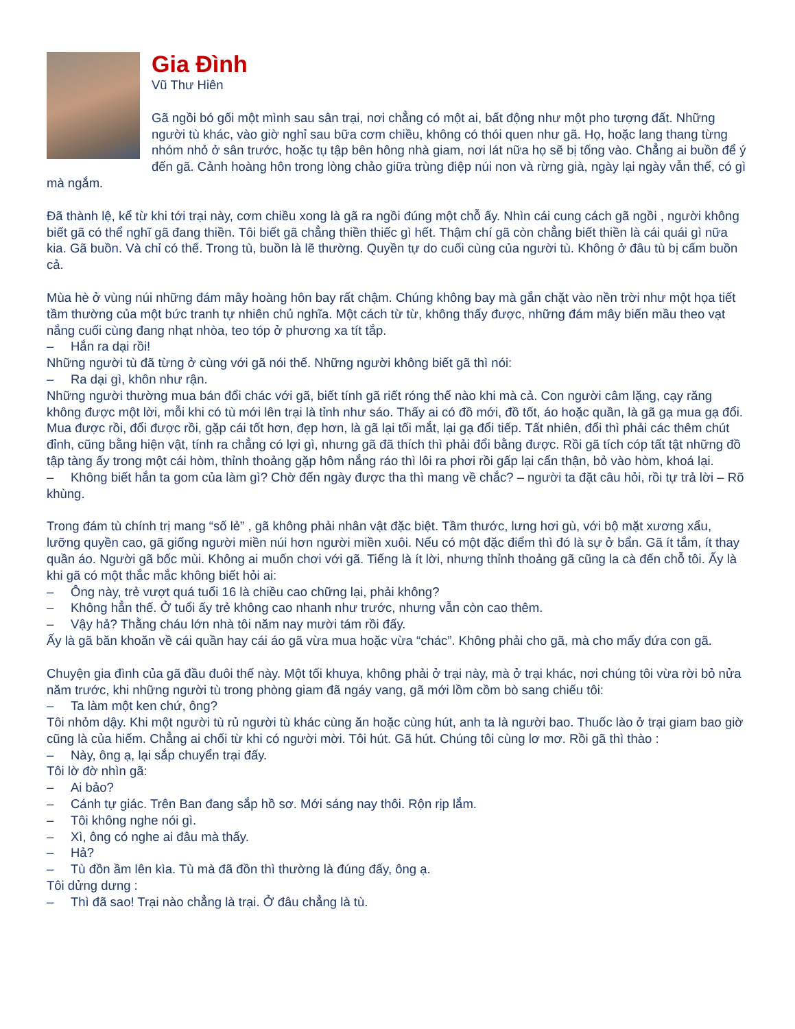Gia Đình
Vũ Thư Hiên
Gã ngồi bó gối một mình sau sân trại, nơi chẳng có một ai, bất động như một pho tượng đất. Những người tù khác, vào giờ nghỉ sau bữa cơm chiều, không có thói quen như gã. Họ, hoặc lang thang từng nhóm nhỏ ở sân trước, hoặc tụ tập bên hông nhà giam, nơi lát nữa họ sẽ bị tống vào. Chẳng ai buồn để ý đến gã. Cảnh hoàng hôn trong lòng chảo giữa trùng điệp núi non và rừng già, ngày lại ngày vẫn thế, có gì mà ngắm.
Đã thành lệ, kể từ khi tới trại này, cơm chiều xong là gã ra ngồi đúng một chỗ ấy. Nhìn cái cung cách gã ngồi , người không biết gã có thể nghĩ gã đang thiền. Tôi biết gã chẳng thiền thiếc gì hết. Thậm chí gã còn chẳng biết thiền là cái quái gì nữa kia. Gã buồn. Và chỉ có thế. Trong tù, buồn là lẽ thường. Quyền tự do cuối cùng của người tù. Không ở đâu tù bị cấm buồn cả.
Mùa hè ở vùng núi những đám mây hoàng hôn bay rất chậm. Chúng không bay mà gắn chặt vào nền trời như một họa tiết tầm thường của một bức tranh tự nhiên chủ nghĩa. Một cách từ từ, không thấy được, những đám mây biến mầu theo vạt nắng cuối cùng đang nhạt nhòa, teo tóp ở phương xa tít tắp.
– Hắn ra dại rồi!
Những người tù đã từng ở cùng với gã nói thế. Những người không biết gã thì nói:
– Ra dại gì, khôn như rận.
Những người thường mua bán đổi chác với gã, biết tính gã riết róng thế nào khi mà cả. Con người câm lặng, cạy răng không được một lời, mỗi khi có tù mới lên trại là tỉnh như sáo. Thấy ai có đồ mới, đồ tốt, áo hoặc quần, là gã gạ mua gạ đổi. Mua được rồi, đổi được rồi, gặp cái tốt hơn, đẹp hơn, là gã lại tối mắt, lại gạ đổi tiếp. Tất nhiên, đổi thì phải các thêm chút đỉnh, cũng bằng hiện vật, tính ra chẳng có lợi gì, nhưng gã đã thích thì phải đổi bằng được. Rồi gã tích cóp tất tật những đồ tập tàng ấy trong một cái hòm, thỉnh thoảng gặp hôm nắng ráo thì lôi ra phơi rồi gấp lại cẩn thận, bỏ vào hòm, khoá lại.
– Không biết hắn ta gom của làm gì? Chờ đến ngày được tha thì mang về chắc? – người ta đặt câu hỏi, rồi tự trả lời – Rõ khùng.
Trong đám tù chính trị mang “số lẻ” , gã không phải nhân vật đặc biệt. Tầm thước, lưng hơi gù, với bộ mặt xương xẩu, lưỡng quyền cao, gã giống người miền núi hơn người miền xuôi. Nếu có một đặc điểm thì đó là sự ở bẩn. Gã ít tắm, ít thay quần áo. Người gã bốc mùi. Không ai muốn chơi với gã. Tiếng là ít lời, nhưng thỉnh thoảng gã cũng la cà đến chỗ tôi. Ấy là khi gã có một thắc mắc không biết hỏi ai:
– Ông này, trẻ vượt quá tuổi 16 là chiều cao chững lại, phải không?
– Không hẳn thế. Ở tuổi ấy trẻ không cao nhanh như trước, nhưng vẫn còn cao thêm.
– Vậy hả? Thằng cháu lớn nhà tôi năm nay mười tám rồi đấy.
Ấy là gã băn khoăn về cái quần hay cái áo gã vừa mua hoặc vừa “chác”. Không phải cho gã, mà cho mấy đứa con gã.
Chuyện gia đình của gã đầu đuôi thế này. Một tối khuya, không phải ở trại này, mà ở trại khác, nơi chúng tôi vừa rời bỏ nửa năm trước, khi những người tù trong phòng giam đã ngáy vang, gã mới lồm cồm bò sang chiếu tôi:
– Ta làm một ken chứ, ông?
Tôi nhỏm dậy. Khi một người tù rủ người tù khác cùng ăn hoặc cùng hút, anh ta là người bao. Thuốc lào ở trại giam bao giờ cũng là của hiếm. Chẳng ai chối từ khi có người mời. Tôi hút. Gã hút. Chúng tôi cùng lơ mơ. Rồi gã thì thào :
– Này, ông ạ, lại sắp chuyển trại đấy.
Tôi lờ đờ nhìn gã:
– Ai bảo?
– Cánh tự giác. Trên Ban đang sắp hồ sơ. Mới sáng nay thôi. Rộn rịp lắm.
– Tôi không nghe nói gì.
– Xì, ông có nghe ai đâu mà thấy.
– Hả?
– Tù đồn ầm lên kìa. Tù mà đã đồn thì thường là đúng đấy, ông ạ.
Tôi dửng dưng :
– Thì đã sao! Trại nào chẳng là trại. Ở đâu chẳng là tù.